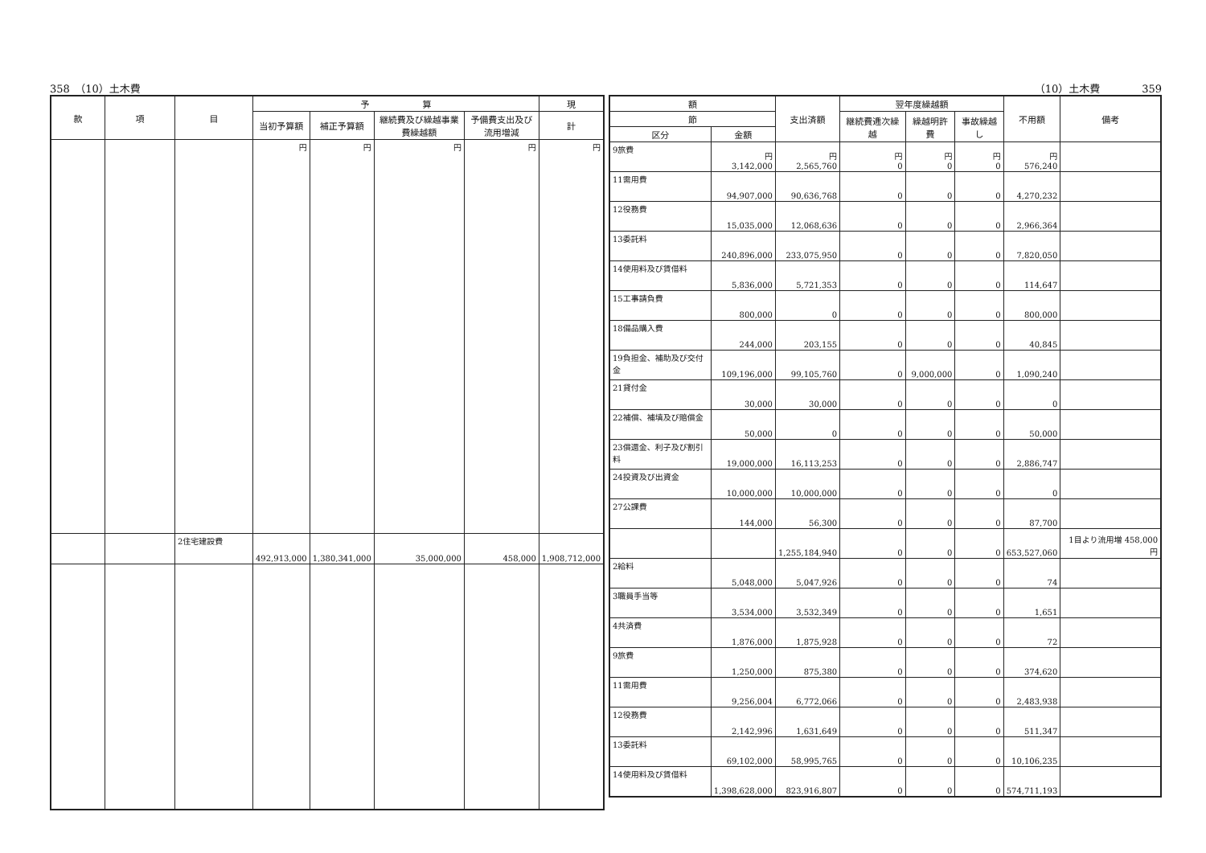358　（10）土木費
| 款 | 項 | 目 | 予 算 | | | | 現 |
| --- | --- | --- | --- | --- | --- | --- | --- |
| | | | 当初予算額 | 補正予算額 | 継続費及び繰越事業費繰越額 | 予備費支出及び流用増減 | 計 |
| | | | 円 | 円 | 円 | 円 | 円 |
| | | 2住宅建設費 | 492,913,000 | 1,380,341,000 | 35,000,000 | 458,000 | 1,908,712,000 |
（10）土木費　　　　359
| 額 | | 支出済額 | 翌年度繰越額 | | | 不用額 | 備考 |
| --- | --- | --- | --- | --- | --- | --- | --- |
| 節 | | | 継続費逓次繰越 | 繰越明許費 | 事故繰越し | | |
| 区分 | 金額 | | | | | | |
| 9旅費 | 円 3,142,000 | 円 2,565,760 | 円 0 | 円 0 | 円 0 | 円 576,240 | |
| 11需用費 | 94,907,000 | 90,636,768 | 0 | 0 | 0 | 4,270,232 | |
| 12役務費 | 15,035,000 | 12,068,636 | 0 | 0 | 0 | 2,966,364 | |
| 13委託料 | 240,896,000 | 233,075,950 | 0 | 0 | 0 | 7,820,050 | |
| 14使用料及び賃借料 | 5,836,000 | 5,721,353 | 0 | 0 | 0 | 114,647 | |
| 15工事請負費 | 800,000 | 0 | 0 | 0 | 0 | 800,000 | |
| 18備品購入費 | 244,000 | 203,155 | 0 | 0 | 0 | 40,845 | |
| 19負担金、補助及び交付金 | 109,196,000 | 99,105,760 | 0 | 9,000,000 | 0 | 1,090,240 | |
| 21貸付金 | 30,000 | 30,000 | 0 | 0 | 0 | 0 | |
| 22補償、補填及び賠償金 | 50,000 | 0 | 0 | 0 | 0 | 50,000 | |
| 23償還金、利子及び割引料 | 19,000,000 | 16,113,253 | 0 | 0 | 0 | 2,886,747 | |
| 24投資及び出資金 | 10,000,000 | 10,000,000 | 0 | 0 | 0 | 0 | |
| 27公課費 | 144,000 | 56,300 | 0 | 0 | 0 | 87,700 | |
| | | 1,255,184,940 | 0 | 0 | 0 | 653,527,060 | 1目より流用増 458,000円 |
| 2給料 | 5,048,000 | 5,047,926 | 0 | 0 | 0 | 74 | |
| 3職員手当等 | 3,534,000 | 3,532,349 | 0 | 0 | 0 | 1,651 | |
| 4共済費 | 1,876,000 | 1,875,928 | 0 | 0 | 0 | 72 | |
| 9旅費 | 1,250,000 | 875,380 | 0 | 0 | 0 | 374,620 | |
| 11需用費 | 9,256,004 | 6,772,066 | 0 | 0 | 0 | 2,483,938 | |
| 12役務費 | 2,142,996 | 1,631,649 | 0 | 0 | 0 | 511,347 | |
| 13委託料 | 69,102,000 | 58,995,765 | 0 | 0 | 0 | 10,106,235 | |
| 14使用料及び賃借料 | 1,398,628,000 | 823,916,807 | 0 | 0 | 0 | 574,711,193 | |